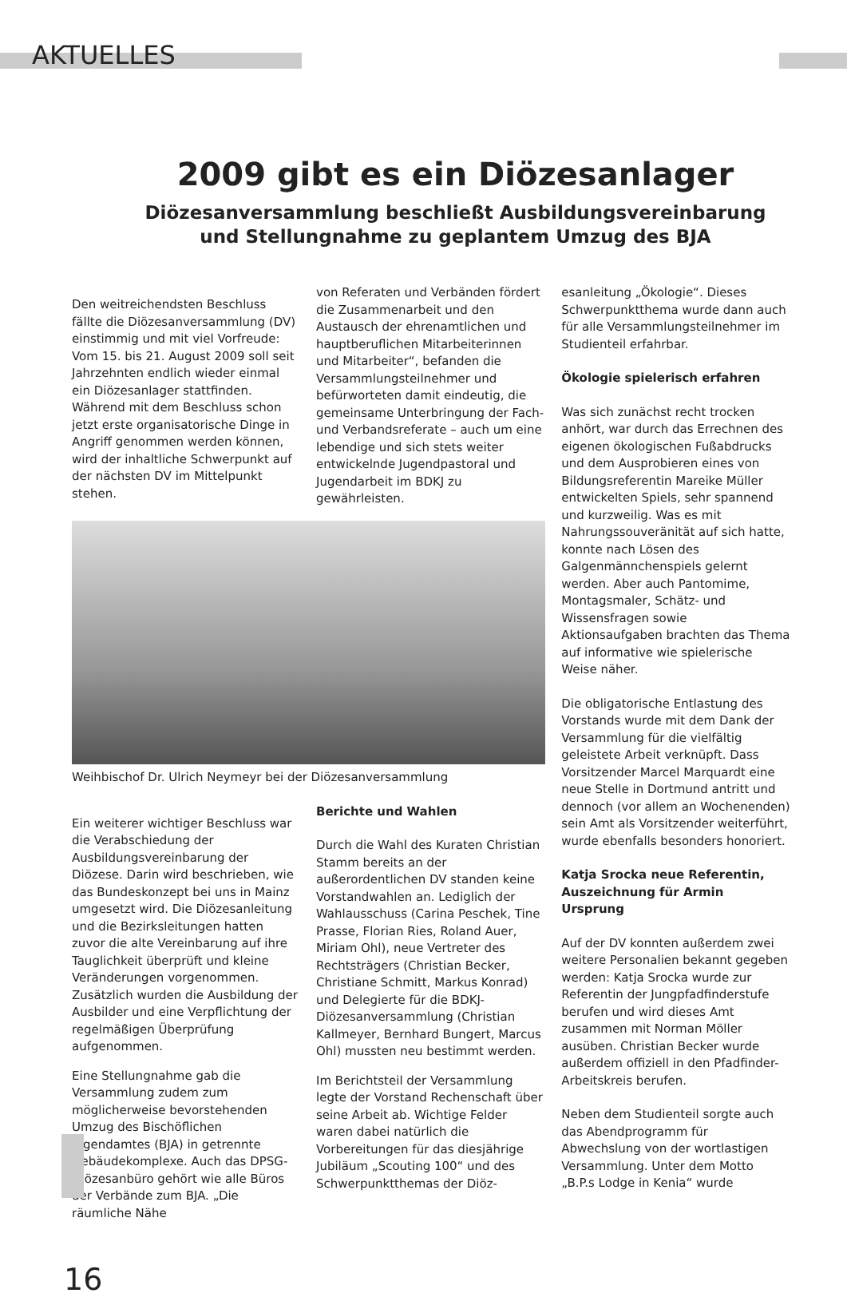AKTUELLES
2009 gibt es ein Diözesanlager
Diözesanversammlung beschließt Ausbildungsvereinbarung
und Stellungnahme zu geplantem Umzug des BJA
Den weitreichendsten Beschluss fällte die Diözesanversammlung (DV) einstimmig und mit viel Vorfreude: Vom 15. bis 21. August 2009 soll seit Jahrzehnten endlich wieder einmal ein Diözesanlager stattfinden. Während mit dem Beschluss schon jetzt erste organisatorische Dinge in Angriff genommen werden können, wird der inhaltliche Schwerpunkt auf der nächsten DV im Mittelpunkt stehen.
von Referaten und Verbänden fördert die Zusammenarbeit und den Austausch der ehrenamtlichen und hauptberuflichen Mitarbeiterinnen und Mitarbeiter“, befanden die Versammlungsteilnehmer und befürworteten damit eindeutig, die gemeinsame Unterbringung der Fach- und Verbandsreferate – auch um eine lebendige und sich stets weiter entwickelnde Jugendpastoral und Jugendarbeit im BDKJ zu gewährleisten.
Weihbischof Dr. Ulrich Neymeyr bei der Diözesanversammlung
Ein weiterer wichtiger Beschluss war die Verabschiedung der Ausbildungsvereinbarung der Diözese. Darin wird beschrieben, wie das Bundeskonzept bei uns in Mainz umgesetzt wird. Die Diözesanleitung und die Bezirksleitungen hatten zuvor die alte Vereinbarung auf ihre Tauglichkeit überprüft und kleine Veränderungen vorgenommen. Zusätzlich wurden die Ausbildung der Ausbilder und eine Verpflichtung der regelmäßigen Überprüfung aufgenommen.
Eine Stellungnahme gab die Versammlung zudem zum möglicherweise bevorstehenden Umzug des Bischöflichen Jugendamtes (BJA) in getrennte Gebäudekomplexe. Auch das DPSG-Diözesanbüro gehört wie alle Büros der Verbände zum BJA. „Die räumliche Nähe
Berichte und Wahlen
Durch die Wahl des Kuraten Christian Stamm bereits an der außerordentlichen DV standen keine Vorstandwahlen an. Lediglich der Wahlausschuss (Carina Peschek, Tine Prasse, Florian Ries, Roland Auer, Miriam Ohl), neue Vertreter des Rechtsträgers (Christian Becker, Christiane Schmitt, Markus Konrad) und Delegierte für die BDKJ-Diözesanversammlung (Christian Kallmeyer, Bernhard Bungert, Marcus Ohl) mussten neu bestimmt werden.
Im Berichtsteil der Versammlung legte der Vorstand Rechenschaft über seine Arbeit ab. Wichtige Felder waren dabei natürlich die Vorbereitungen für das diesjährige Jubiläum „Scouting 100“ und des Schwerpunktthemas der Diöz-
esanleitung „Ökologie“. Dieses Schwerpunktthema wurde dann auch für alle Versammlungsteilnehmer im Studienteil erfahrbar.
Ökologie spielerisch erfahren
Was sich zunächst recht trocken anhört, war durch das Errechnen des eigenen ökologischen Fußabdrucks und dem Ausprobieren eines von Bildungsreferentin Mareike Müller entwickelten Spiels, sehr spannend und kurzweilig. Was es mit Nahrungssouveränität auf sich hatte, konnte nach Lösen des Galgenmännchenspiels gelernt werden. Aber auch Pantomime, Montagsmaler, Schätz- und Wissensfragen sowie Aktionsaufgaben brachten das Thema auf informative wie spielerische Weise näher.
Die obligatorische Entlastung des Vorstands wurde mit dem Dank der Versammlung für die vielfältig geleistete Arbeit verknüpft. Dass Vorsitzender Marcel Marquardt eine neue Stelle in Dortmund antritt und dennoch (vor allem an Wochenenden) sein Amt als Vorsitzender weiterführt, wurde ebenfalls besonders honoriert.
Katja Srocka neue Referentin, Auszeichnung für Armin Ursprung
Auf der DV konnten außerdem zwei weitere Personalien bekannt gegeben werden: Katja Srocka wurde zur Referentin der Jungpfadfinderstufe berufen und wird dieses Amt zusammen mit Norman Möller ausüben. Christian Becker wurde außerdem offiziell in den Pfadfinder-Arbeitskreis berufen.
Neben dem Studienteil sorgte auch das Abendprogramm für Abwechslung von der wortlastigen Versammlung. Unter dem Motto „B.P.s Lodge in Kenia“ wurde
16